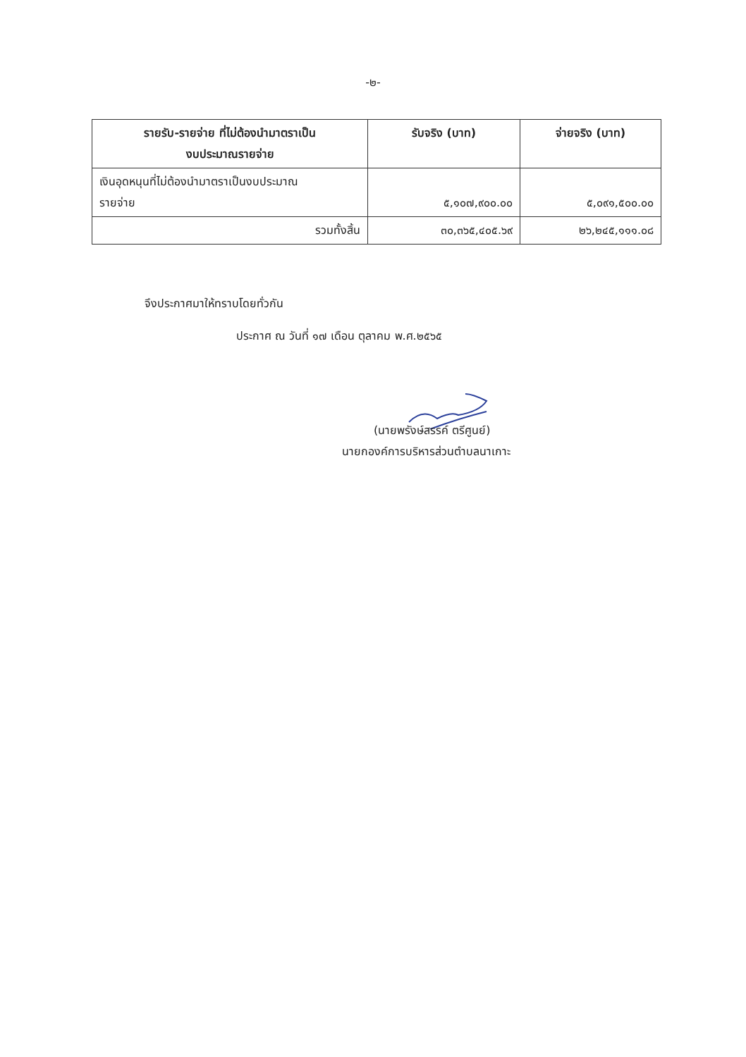-๒-
| รายรับ-รายจ่าย ที่ไม่ต้องนำมาตราเป็น งบประมาณรายจ่าย | รับจริง (บาท) | จ่ายจริง (บาท) |
| --- | --- | --- |
| เงินอุดหนุนที่ไม่ต้องนำมาตราเป็นงบประมาณ รายจ่าย | ๕,๑๐๗,๙๐๐.๐๐ | ๕,๐๙๑,๕๐๐.๐๐ |
| รวมทั้งสิ้น | ๓๐,๓๖๕,๔๐๕.๖๙ | ๒๖,๒๔๕,๑๑๑.๐๘ |
จึงประกาศมาให้ทราบโดยทั่วกัน
ประกาศ ณ วันที่ ๑๗ เดือน ตุลาคม พ.ศ.๒๕๖๕
(นายพรังษ์สรรค์ ตรีศูนย์)
นายกองค์การบริหารส่วนตำบลนาเกาะ